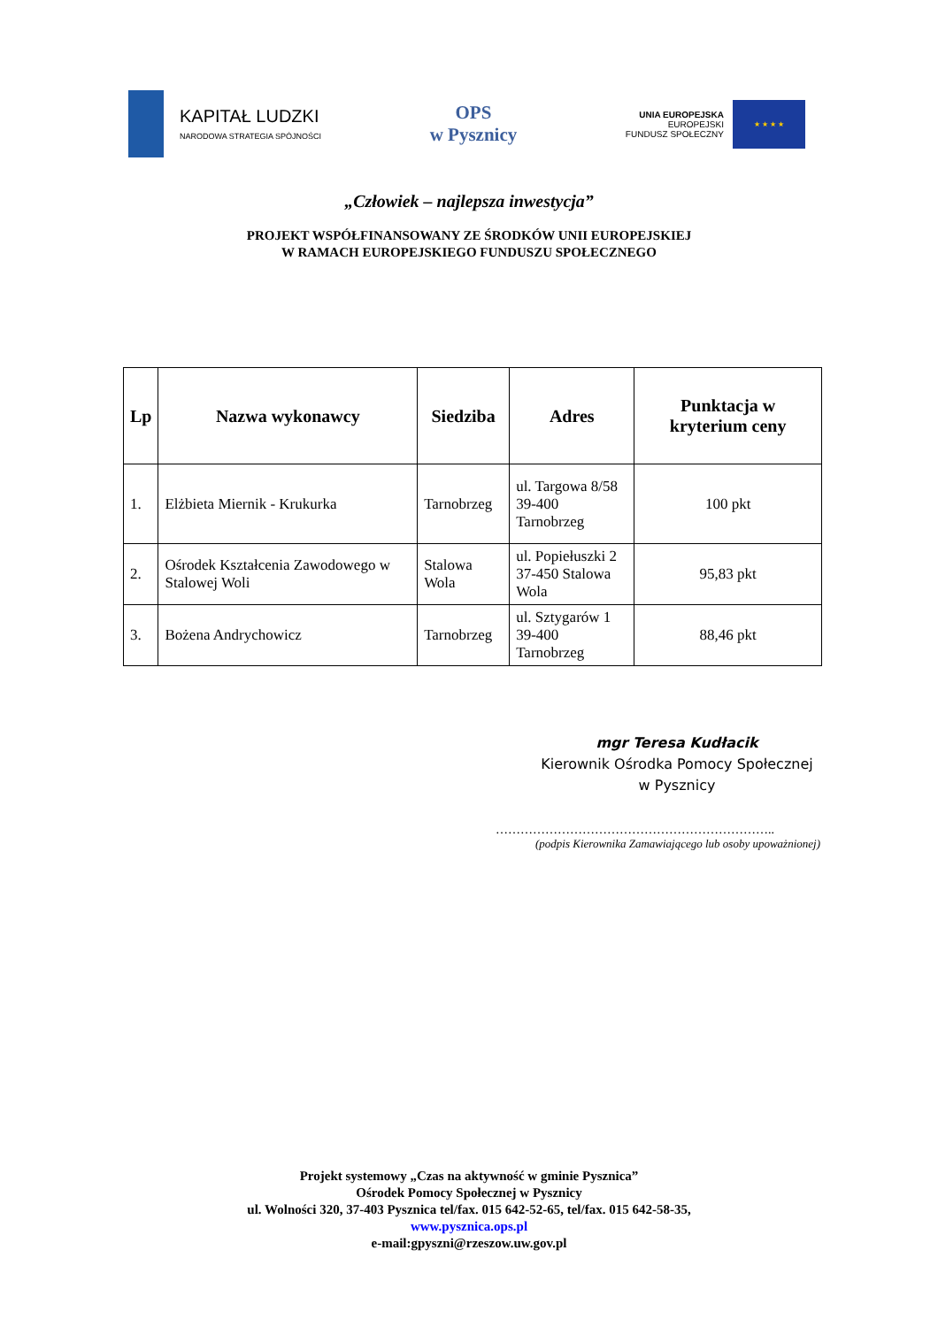KAPITAŁ LUDZKI
NARODOWA STRATEGIA SPÓJNOŚCI
OPS
w Pysznicy
UNIA EUROPEJSKA
EUROPEJSKI
FUNDUSZ SPOŁECZNY
★ ★ ★ ★
„Człowiek – najlepsza inwestycja”
PROJEKT WSPÓŁFINANSOWANY ZE ŚRODKÓW UNII EUROPEJSKIEJ
W RAMACH EUROPEJSKIEGO FUNDUSZU SPOŁECZNEGO
| Lp | Nazwa wykonawcy | Siedziba | Adres | Punktacja w kryterium ceny |
| --- | --- | --- | --- | --- |
| 1. | Elżbieta Miernik - Krukurka | Tarnobrzeg | ul. Targowa 8/58 39-400 Tarnobrzeg | 100 pkt |
| 2. | Ośrodek Kształcenia Zawodowego w Stalowej Woli | Stalowa Wola | ul. Popiełuszki 2 37-450 Stalowa Wola | 95,83 pkt |
| 3. | Bożena Andrychowicz | Tarnobrzeg | ul. Sztygarów 1 39-400 Tarnobrzeg | 88,46 pkt |
mgr Teresa Kudłacik
Kierownik Ośrodka Pomocy Społecznej
w Pysznicy
…………………………………………………………..
(podpis Kierownika Zamawiającego lub osoby upoważnionej)
Projekt systemowy „Czas na aktywność w gminie Pysznica”
Ośrodek Pomocy Społecznej w Pysznicy
ul. Wolności 320, 37-403 Pysznica tel/fax. 015 642-52-65, tel/fax. 015 642-58-35,
www.pysznica.ops.pl
e-mail:gpyszni@rzeszow.uw.gov.pl